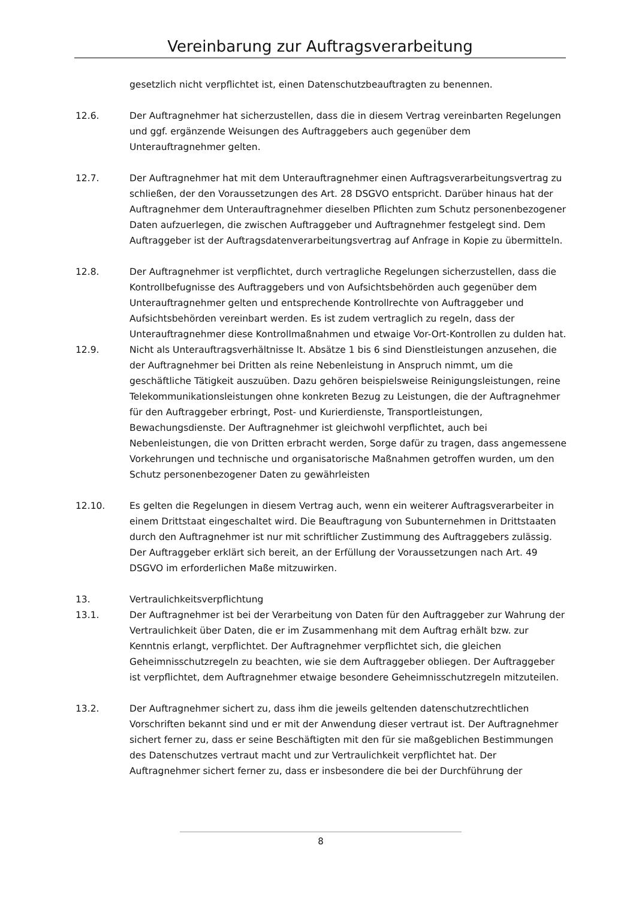Vereinbarung zur Auftragsverarbeitung
gesetzlich nicht verpflichtet ist, einen Datenschutzbeauftragten zu benennen.
12.6. Der Auftragnehmer hat sicherzustellen, dass die in diesem Vertrag vereinbarten Regelungen und ggf. ergänzende Weisungen des Auftraggebers auch gegenüber dem Unterauftragnehmer gelten.
12.7. Der Auftragnehmer hat mit dem Unterauftragnehmer einen Auftragsverarbeitungsvertrag zu schließen, der den Voraussetzungen des Art. 28 DSGVO entspricht. Darüber hinaus hat der Auftragnehmer dem Unterauftragnehmer dieselben Pflichten zum Schutz personenbezogener Daten aufzuerlegen, die zwischen Auftraggeber und Auftragnehmer festgelegt sind. Dem Auftraggeber ist der Auftragsdatenverarbeitungsvertrag auf Anfrage in Kopie zu übermitteln.
12.8. Der Auftragnehmer ist verpflichtet, durch vertragliche Regelungen sicherzustellen, dass die Kontrollbefugnisse des Auftraggebers und von Aufsichtsbehörden auch gegenüber dem Unterauftragnehmer gelten und entsprechende Kontrollrechte von Auftraggeber und Aufsichtsbehörden vereinbart werden. Es ist zudem vertraglich zu regeln, dass der Unterauftragnehmer diese Kontrollmaßnahmen und etwaige Vor-Ort-Kontrollen zu dulden hat.
12.9. Nicht als Unterauftragsverhältnisse lt. Absätze 1 bis 6 sind Dienstleistungen anzusehen, die der Auftragnehmer bei Dritten als reine Nebenleistung in Anspruch nimmt, um die geschäftliche Tätigkeit auszuüben. Dazu gehören beispielsweise Reinigungsleistungen, reine Telekommunikationsleistungen ohne konkreten Bezug zu Leistungen, die der Auftragnehmer für den Auftraggeber erbringt, Post- und Kurierdienste, Transportleistungen, Bewachungsdienste. Der Auftragnehmer ist gleichwohl verpflichtet, auch bei Nebenleistungen, die von Dritten erbracht werden, Sorge dafür zu tragen, dass angemessene Vorkehrungen und technische und organisatorische Maßnahmen getroffen wurden, um den Schutz personenbezogener Daten zu gewährleisten
12.10. Es gelten die Regelungen in diesem Vertrag auch, wenn ein weiterer Auftragsverarbeiter in einem Drittstaat eingeschaltet wird. Die Beauftragung von Subunternehmen in Drittstaaten durch den Auftragnehmer ist nur mit schriftlicher Zustimmung des Auftraggebers zulässig. Der Auftraggeber erklärt sich bereit, an der Erfüllung der Voraussetzungen nach Art. 49 DSGVO im erforderlichen Maße mitzuwirken.
13. Vertraulichkeitsverpflichtung
13.1. Der Auftragnehmer ist bei der Verarbeitung von Daten für den Auftraggeber zur Wahrung der Vertraulichkeit über Daten, die er im Zusammenhang mit dem Auftrag erhält bzw. zur Kenntnis erlangt, verpflichtet. Der Auftragnehmer verpflichtet sich, die gleichen Geheimnisschutzregeln zu beachten, wie sie dem Auftraggeber obliegen. Der Auftraggeber ist verpflichtet, dem Auftragnehmer etwaige besondere Geheimnisschutzregeln mitzuteilen.
13.2. Der Auftragnehmer sichert zu, dass ihm die jeweils geltenden datenschutzrechtlichen Vorschriften bekannt sind und er mit der Anwendung dieser vertraut ist. Der Auftragnehmer sichert ferner zu, dass er seine Beschäftigten mit den für sie maßgeblichen Bestimmungen des Datenschutzes vertraut macht und zur Vertraulichkeit verpflichtet hat. Der Auftragnehmer sichert ferner zu, dass er insbesondere die bei der Durchführung der
8